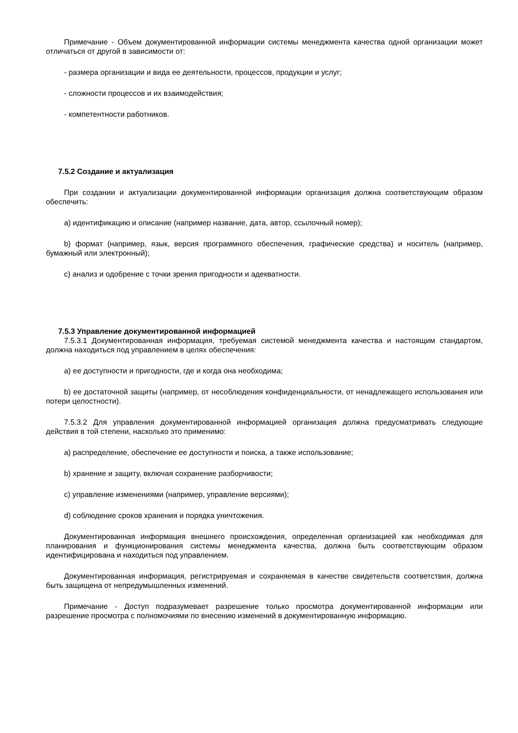Примечание - Объем документированной информации системы менеджмента качества одной организации может отличаться от другой в зависимости от:
- размера организации и вида ее деятельности, процессов, продукции и услуг;
- сложности процессов и их взаимодействия;
- компетентности работников.
7.5.2 Создание и актуализация
При создании и актуализации документированной информации организация должна соответствующим образом обеспечить:
a) идентификацию и описание (например название, дата, автор, ссылочный номер);
b) формат (например, язык, версия программного обеспечения, графические средства) и носитель (например, бумажный или электронный);
c) анализ и одобрение с точки зрения пригодности и адекватности.
7.5.3 Управление документированной информацией
7.5.3.1 Документированная информация, требуемая системой менеджмента качества и настоящим стандартом, должна находиться под управлением в целях обеспечения:
a) ее доступности и пригодности, где и когда она необходима;
b) ее достаточной защиты (например, от несоблюдения конфиденциальности, от ненадлежащего использования или потери целостности).
7.5.3.2 Для управления документированной информацией организация должна предусматривать следующие действия в той степени, насколько это применимо:
a) распределение, обеспечение ее доступности и поиска, а также использование;
b) хранение и защиту, включая сохранение разборчивости;
c) управление изменениями (например, управление версиями);
d) соблюдение сроков хранения и порядка уничтожения.
Документированная информация внешнего происхождения, определенная организацией как необходимая для планирования и функционирования системы менеджмента качества, должна быть соответствующим образом идентифицирована и находиться под управлением.
Документированная информация, регистрируемая и сохраняемая в качестве свидетельств соответствия, должна быть защищена от непредумышленных изменений.
Примечание - Доступ подразумевает разрешение только просмотра документированной информации или разрешение просмотра с полномочиями по внесению изменений в документированную информацию.